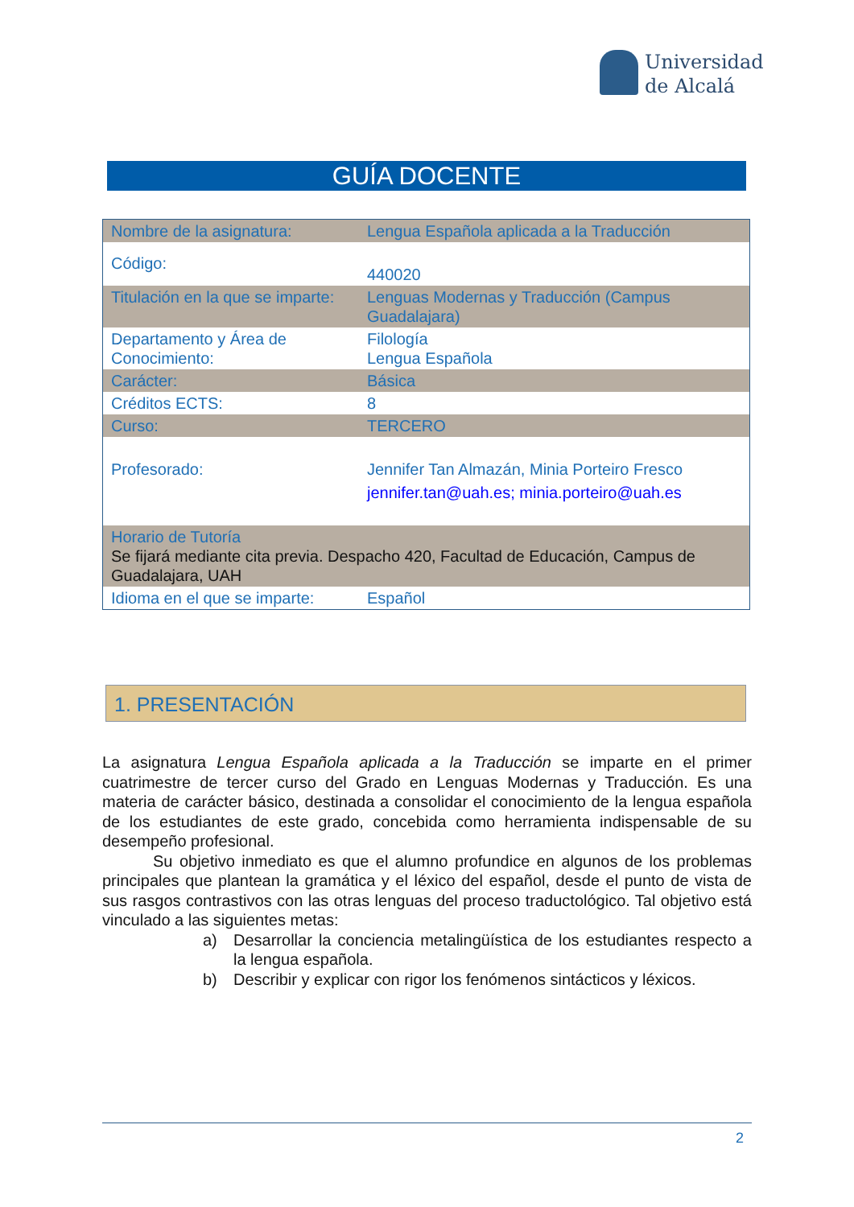Universidad
de Alcalá
GUÍA DOCENTE
| Nombre de la asignatura: | Lengua Española aplicada a la Traducción |
| Código: | 440020 |
| Titulación en la que se imparte: | Lenguas Modernas y Traducción (Campus Guadalajara) |
| Departamento y Área de Conocimiento: | Filología Lengua Española |
| Carácter: | Básica |
| Créditos ECTS: | 8 |
| Curso: | TERCERO |
| Profesorado: | Jennifer Tan Almazán, Minia Porteiro Fresco jennifer.tan@uah.es; minia.porteiro@uah.es |
| Horario de Tutoría Se fijará mediante cita previa. Despacho 420, Facultad de Educación, Campus de Guadalajara, UAH | |
| Idioma en el que se imparte: | Español |
1. PRESENTACIÓN
La asignatura Lengua Española aplicada a la Traducción se imparte en el primer cuatrimestre de tercer curso del Grado en Lenguas Modernas y Traducción. Es una materia de carácter básico, destinada a consolidar el conocimiento de la lengua española de los estudiantes de este grado, concebida como herramienta indispensable de su desempeño profesional.
Su objetivo inmediato es que el alumno profundice en algunos de los problemas principales que plantean la gramática y el léxico del español, desde el punto de vista de sus rasgos contrastivos con las otras lenguas del proceso traductológico. Tal objetivo está vinculado a las siguientes metas:
a) Desarrollar la conciencia metalingüística de los estudiantes respecto a la lengua española.
b) Describir y explicar con rigor los fenómenos sintácticos y léxicos.
2